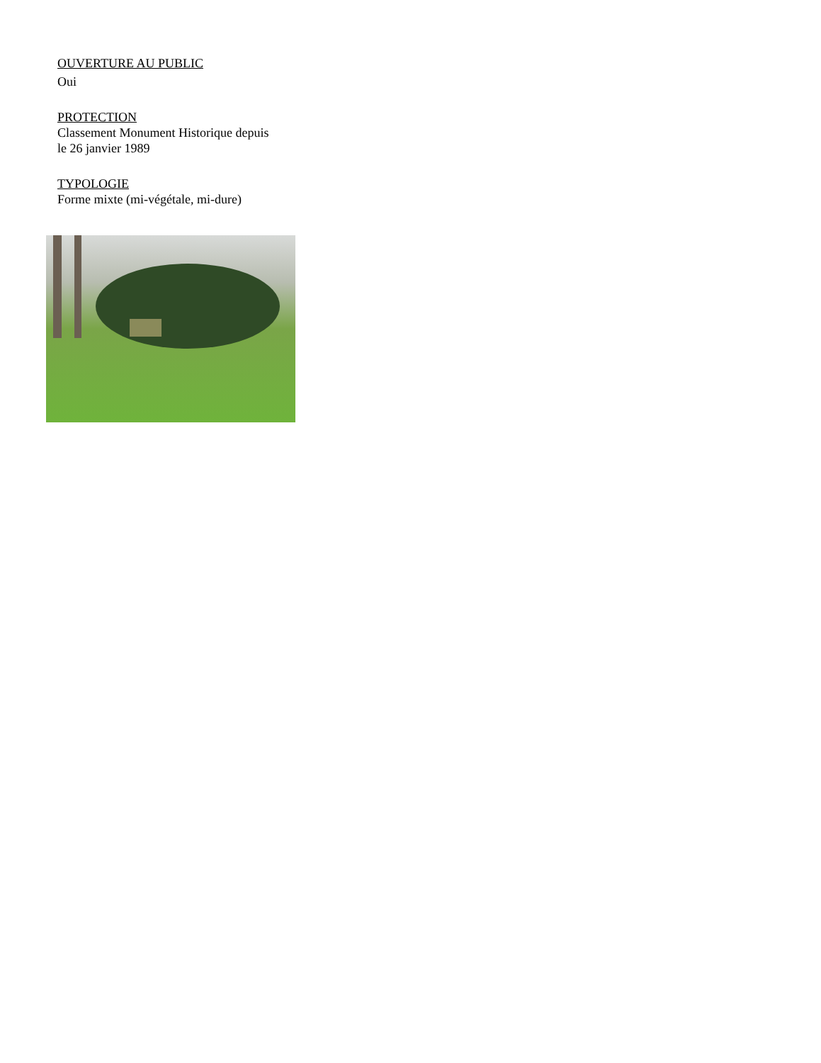OUVERTURE AU PUBLIC
Oui
PROTECTION
Classement Monument Historique depuis
le 26 janvier 1989
TYPOLOGIE
Forme mixte (mi-végétale, mi-dure)